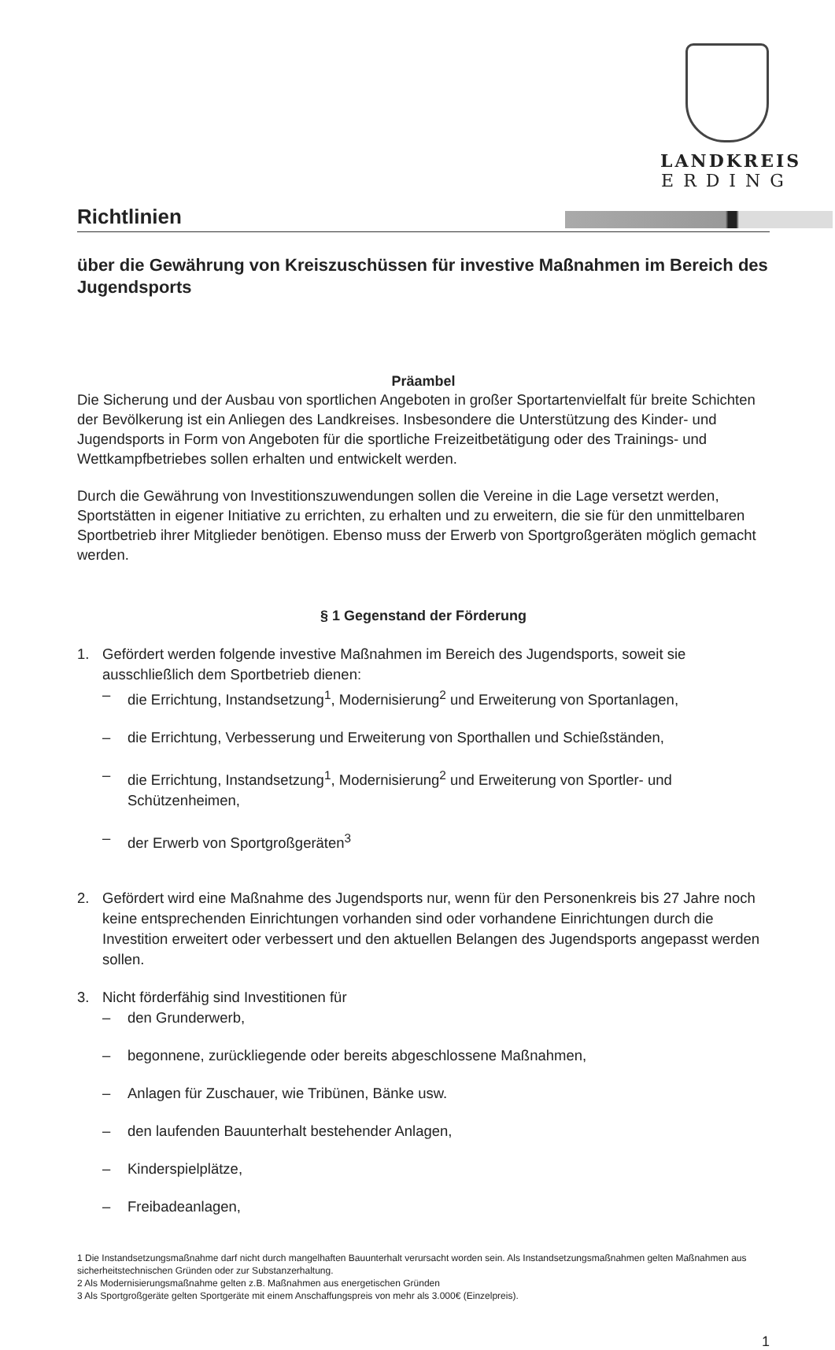LANDKREIS
ERDING
Richtlinien
über die Gewährung von Kreiszuschüssen für investive Maßnahmen im Bereich des Jugendsports
Präambel
Die Sicherung und der Ausbau von sportlichen Angeboten in großer Sportartenvielfalt für breite Schichten der Bevölkerung ist ein Anliegen des Landkreises. Insbesondere die Unterstützung des Kinder- und Jugendsports in Form von Angeboten für die sportliche Freizeitbetätigung oder des Trainings- und Wettkampfbetriebes sollen erhalten und entwickelt werden.
Durch die Gewährung von Investitionszuwendungen sollen die Vereine in die Lage versetzt werden, Sportstätten in eigener Initiative zu errichten, zu erhalten und zu erweitern, die sie für den unmittelbaren Sportbetrieb ihrer Mitglieder benötigen. Ebenso muss der Erwerb von Sportgroßgeräten möglich gemacht werden.
§ 1 Gegenstand der Förderung
1. Gefördert werden folgende investive Maßnahmen im Bereich des Jugendsports, soweit sie ausschließlich dem Sportbetrieb dienen:
– die Errichtung, Instandsetzung<sup>1</sup>, Modernisierung<sup>2</sup> und Erweiterung von Sportanlagen,
– die Errichtung, Verbesserung und Erweiterung von Sporthallen und Schießständen,
– die Errichtung, Instandsetzung<sup>1</sup>, Modernisierung<sup>2</sup> und Erweiterung von Sportler- und Schützenheimen,
– der Erwerb von Sportgroßgeräten<sup>3</sup>
2. Gefördert wird eine Maßnahme des Jugendsports nur, wenn für den Personenkreis bis 27 Jahre noch keine entsprechenden Einrichtungen vorhanden sind oder vorhandene Einrichtungen durch die Investition erweitert oder verbessert und den aktuellen Belangen des Jugendsports angepasst werden sollen.
3. Nicht förderfähig sind Investitionen für
– den Grunderwerb,
– begonnene, zurückliegende oder bereits abgeschlossene Maßnahmen,
– Anlagen für Zuschauer, wie Tribünen, Bänke usw.
– den laufenden Bauunterhalt bestehender Anlagen,
– Kinderspielplätze,
– Freibadeanlagen,
1 Die Instandsetzungsmaßnahme darf nicht durch mangelhaften Bauunterhalt verursacht worden sein. Als Instandsetzungsmaßnahmen gelten Maßnahmen aus sicherheitstechnischen Gründen oder zur Substanzerhaltung.
2 Als Modernisierungsmaßnahme gelten z.B. Maßnahmen aus energetischen Gründen
3 Als Sportgroßgeräte gelten Sportgeräte mit einem Anschaffungspreis von mehr als 3.000€ (Einzelpreis).
1